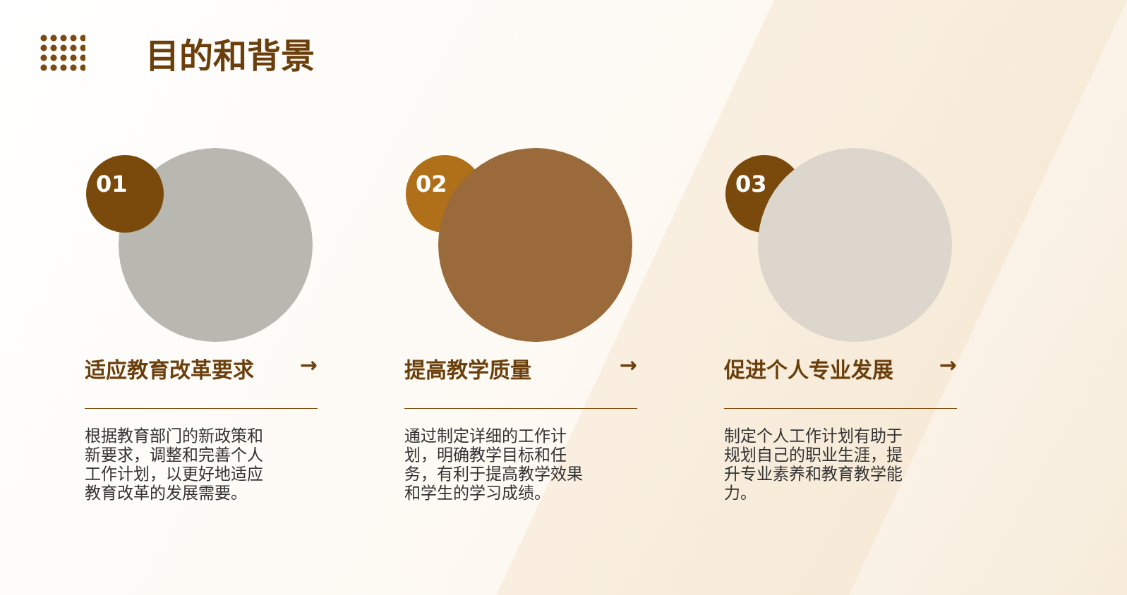目的和背景
01
适应教育改革要求 →
根据教育部门的新政策和新要求，调整和完善个人工作计划，以更好地适应教育改革的发展需要。
02
提高教学质量 →
通过制定详细的工作计划，明确教学目标和任务，有利于提高教学效果和学生的学习成绩。
03
促进个人专业发展 →
制定个人工作计划有助于规划自己的职业生涯，提升专业素养和教育教学能力。